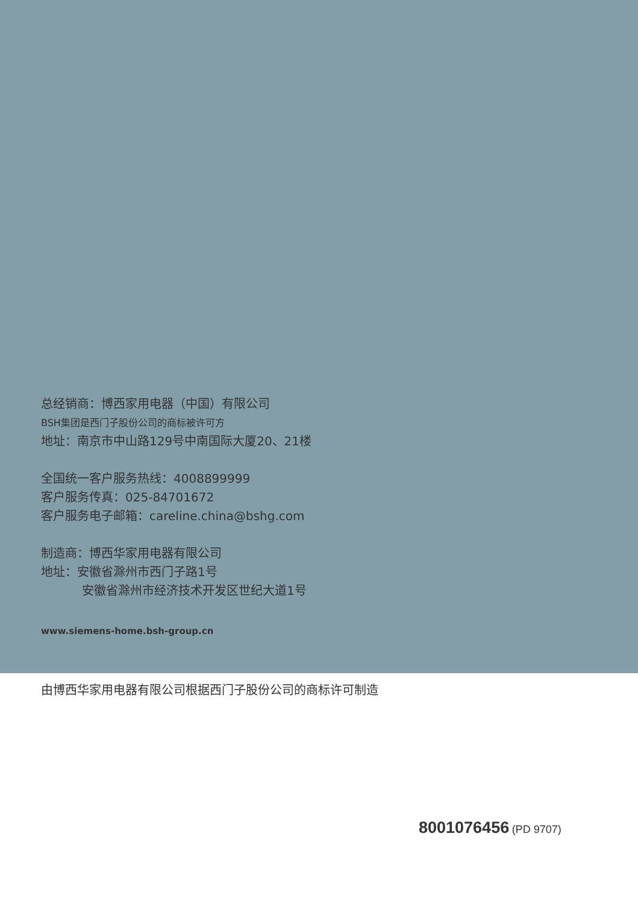总经销商：博西家用电器（中国）有限公司
BSH集团是西门子股份公司的商标被许可方
地址：南京市中山路129号中南国际大厦20、21楼
全国统一客户服务热线：4008899999
客户服务传真：025-84701672
客户服务电子邮箱：careline.china@bshg.com
制造商：博西华家用电器有限公司
地址：安徽省滁州市西门子路1号
安徽省滁州市经济技术开发区世纪大道1号
www.siemens-home.bsh-group.cn
由博西华家用电器有限公司根据西门子股份公司的商标许可制造
8001076456 (PD 9707)